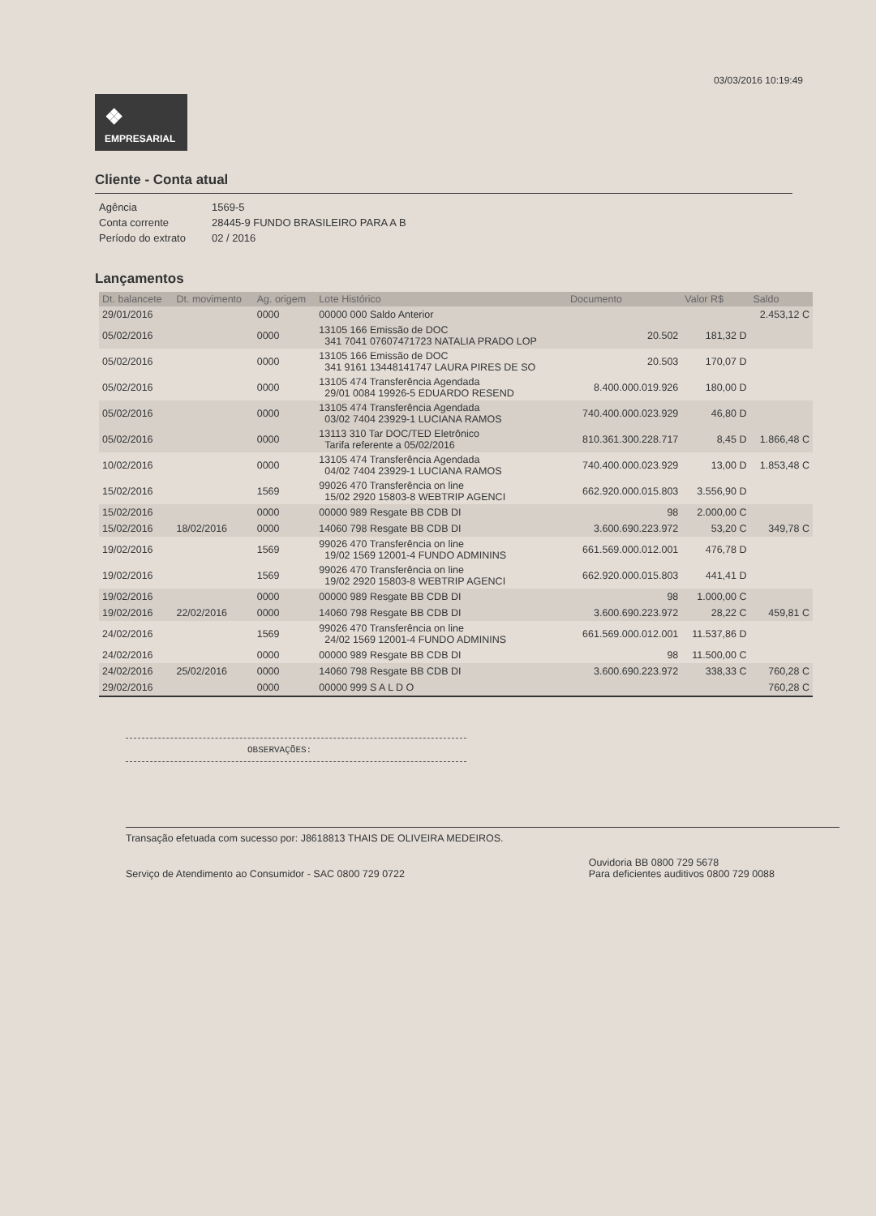03/03/2016 10:19:49
❖
EMPRESARIAL
Cliente - Conta atual
| Agência | 1569-5 |
| Conta corrente | 28445-9 FUNDO BRASILEIRO PARA A B |
| Período do extrato | 02 / 2016 |
Lançamentos
| Dt. balancete | Dt. movimento | Ag. origem | Lote Histórico | Documento | Valor R$ | Saldo |
| --- | --- | --- | --- | --- | --- | --- |
| 29/01/2016 | | 0000 | 00000 000 Saldo Anterior | | | 2.453,12 C |
| 05/02/2016 | | 0000 | 13105 166 Emissão de DOC 341 7041 07607471723 NATALIA PRADO LOP | 20.502 | 181,32 D | |
| 05/02/2016 | | 0000 | 13105 166 Emissão de DOC 341 9161 13448141747 LAURA PIRES DE SO | 20.503 | 170,07 D | |
| 05/02/2016 | | 0000 | 13105 474 Transferência Agendada 29/01 0084 19926-5 EDUARDO RESEND | 8.400.000.019.926 | 180,00 D | |
| 05/02/2016 | | 0000 | 13105 474 Transferência Agendada 03/02 7404 23929-1 LUCIANA RAMOS | 740.400.000.023.929 | 46,80 D | |
| 05/02/2016 | | 0000 | 13113 310 Tar DOC/TED Eletrônico Tarifa referente a 05/02/2016 | 810.361.300.228.717 | 8,45 D | 1.866,48 C |
| 10/02/2016 | | 0000 | 13105 474 Transferência Agendada 04/02 7404 23929-1 LUCIANA RAMOS | 740.400.000.023.929 | 13,00 D | 1.853,48 C |
| 15/02/2016 | | 1569 | 99026 470 Transferência on line 15/02 2920 15803-8 WEBTRIP AGENCI | 662.920.000.015.803 | 3.556,90 D | |
| 15/02/2016 | | 0000 | 00000 989 Resgate BB CDB DI | 98 | 2.000,00 C | |
| 15/02/2016 | 18/02/2016 | 0000 | 14060 798 Resgate BB CDB DI | 3.600.690.223.972 | 53,20 C | 349,78 C |
| 19/02/2016 | | 1569 | 99026 470 Transferência on line 19/02 1569 12001-4 FUNDO ADMININS | 661.569.000.012.001 | 476,78 D | |
| 19/02/2016 | | 1569 | 99026 470 Transferência on line 19/02 2920 15803-8 WEBTRIP AGENCI | 662.920.000.015.803 | 441,41 D | |
| 19/02/2016 | | 0000 | 00000 989 Resgate BB CDB DI | 98 | 1.000,00 C | |
| 19/02/2016 | 22/02/2016 | 0000 | 14060 798 Resgate BB CDB DI | 3.600.690.223.972 | 28,22 C | 459,81 C |
| 24/02/2016 | | 1569 | 99026 470 Transferência on line 24/02 1569 12001-4 FUNDO ADMININS | 661.569.000.012.001 | 11.537,86 D | |
| 24/02/2016 | | 0000 | 00000 989 Resgate BB CDB DI | 98 | 11.500,00 C | |
| 24/02/2016 | 25/02/2016 | 0000 | 14060 798 Resgate BB CDB DI | 3.600.690.223.972 | 338,33 C | 760,28 C |
| 29/02/2016 | | 0000 | 00000 999 S A L D O | | | 760,28 C |
OBSERVAÇÕES:
Transação efetuada com sucesso por: J8618813 THAIS DE OLIVEIRA MEDEIROS.
Serviço de Atendimento ao Consumidor - SAC 0800 729 0722
Ouvidoria BB 0800 729 5678
Para deficientes auditivos 0800 729 0088